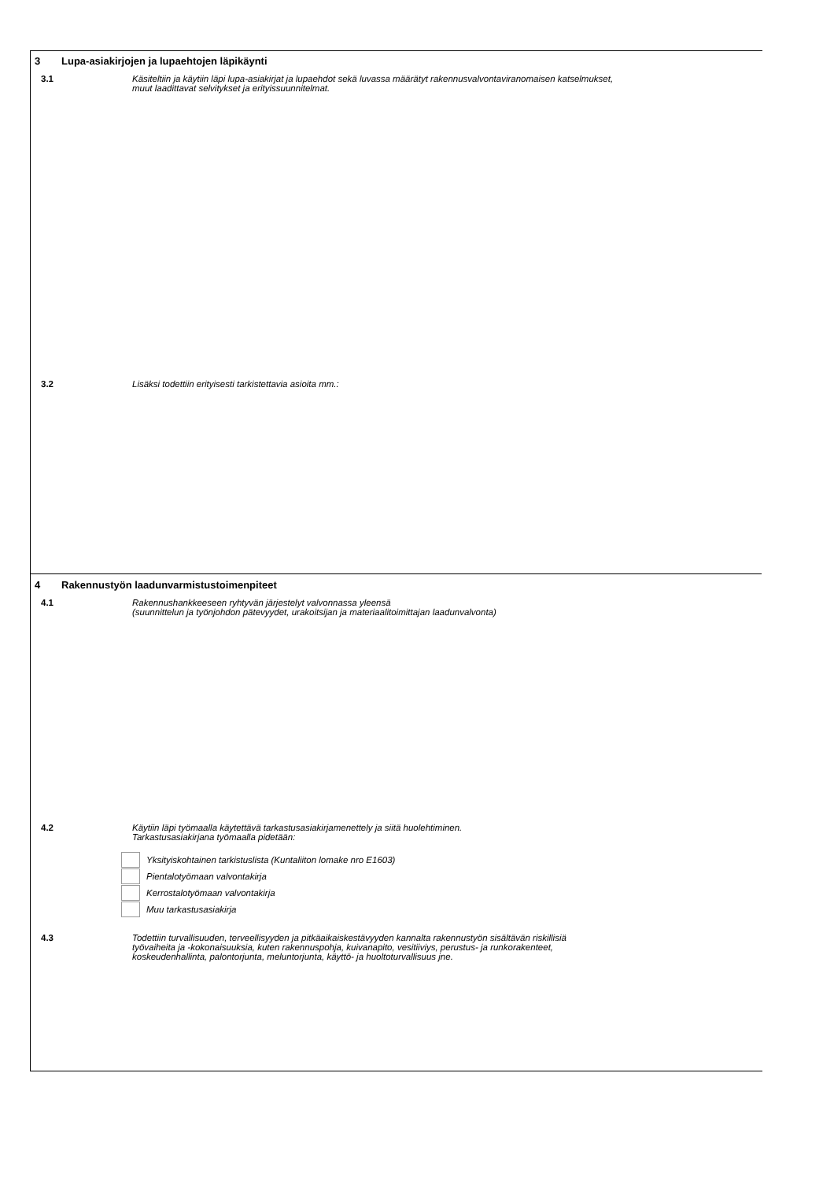3 Lupa-asiakirjojen ja lupaehtojen läpikäynti
3.1
Käsiteltiin ja käytiin läpi lupa-asiakirjat ja lupaehdot sekä luvassa määrätyt rakennusvalvontaviranomaisen katselmukset,
muut laadittavat selvitykset ja erityissuunnitelmat.
3.2
Lisäksi todettiin erityisesti tarkistettavia asioita mm.:
4 Rakennustyön laadunvarmistustoimenpiteet
4.1
Rakennushankkeeseen ryhtyvän järjestelyt valvonnassa yleensä
(suunnittelun ja työnjohdon pätevyydet, urakoitsijan ja materiaalitoimittajan laadunvalvonta)
4.2
Käytiin läpi työmaalla käytettävä tarkastusasiakirjamenettely ja siitä huolehtiminen.
Tarkastusasiakirjana työmaalla pidetään:
Yksityiskohtainen tarkistuslista (Kuntaliiton lomake nro E1603)
Pientalotyömaan valvontakirja
Kerrostalotyömaan valvontakirja
Muu tarkastusasiakirja
4.3
Todettiin turvallisuuden, terveellisyyden ja pitkäaikaiskestävyyden kannalta rakennustyön sisältävän riskillisiä
työvaiheita ja -kokonaisuuksia, kuten rakennuspohja, kuivanapito, vesitiiviys, perustus- ja runkorakenteet,
koskeudenhallinta, palontorjunta, meluntorjunta, käyttö- ja huoltoturvallisuus jne.